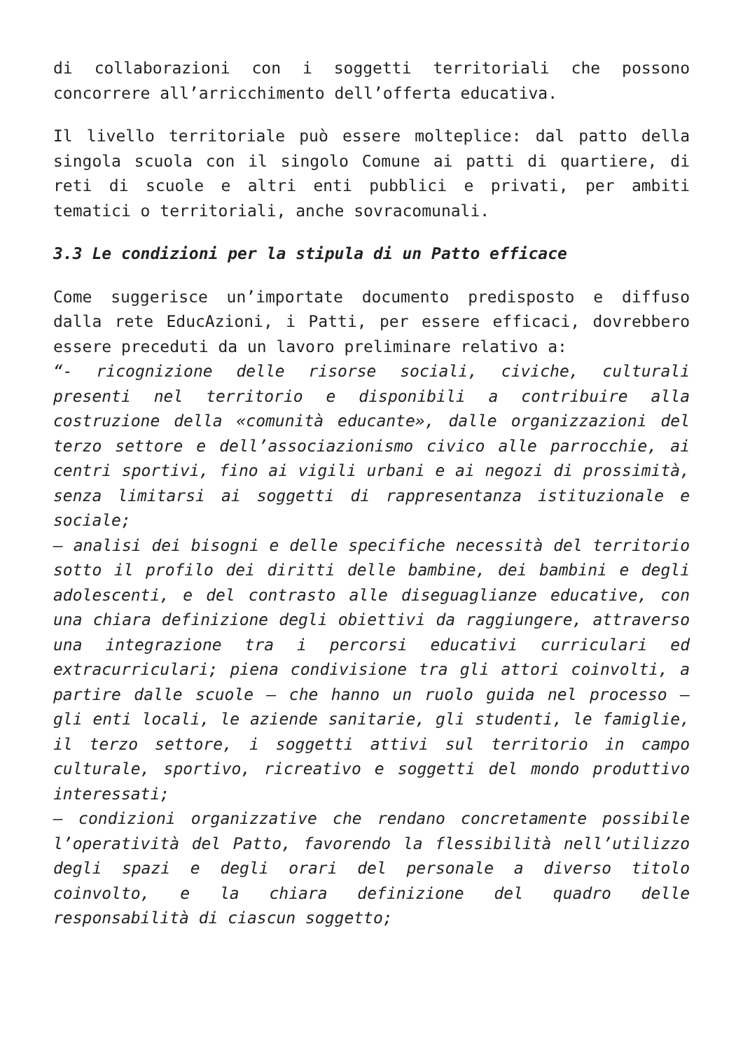di collaborazioni con i soggetti territoriali che possono concorrere all’arricchimento dell’offerta educativa.
Il livello territoriale può essere molteplice: dal patto della singola scuola con il singolo Comune ai patti di quartiere, di reti di scuole e altri enti pubblici e privati, per ambiti tematici o territoriali, anche sovracomunali.
3.3 Le condizioni per la stipula di un Patto efficace
Come suggerisce un’importate documento predisposto e diffuso dalla rete EducAzioni, i Patti, per essere efficaci, dovrebbero essere preceduti da un lavoro preliminare relativo a:
“- ricognizione delle risorse sociali, civiche, culturali presenti nel territorio e disponibili a contribuire alla costruzione della «comunità educante», dalle organizzazioni del terzo settore e dell’associazionismo civico alle parrocchie, ai centri sportivi, fino ai vigili urbani e ai negozi di prossimità, senza limitarsi ai soggetti di rappresentanza istituzionale e sociale;
– analisi dei bisogni e delle specifiche necessità del territorio sotto il profilo dei diritti delle bambine, dei bambini e degli adolescenti, e del contrasto alle diseguaglianze educative, con una chiara definizione degli obiettivi da raggiungere, attraverso una integrazione tra i percorsi educativi curriculari ed extracurriculari; piena condivisione tra gli attori coinvolti, a partire dalle scuole – che hanno un ruolo guida nel processo – gli enti locali, le aziende sanitarie, gli studenti, le famiglie, il terzo settore, i soggetti attivi sul territorio in campo culturale, sportivo, ricreativo e soggetti del mondo produttivo interessati;
– condizioni organizzative che rendano concretamente possibile l’operatività del Patto, favorendo la flessibilità nell’utilizzo degli spazi e degli orari del personale a diverso titolo coinvolto, e la chiara definizione del quadro delle responsabilità di ciascun soggetto;